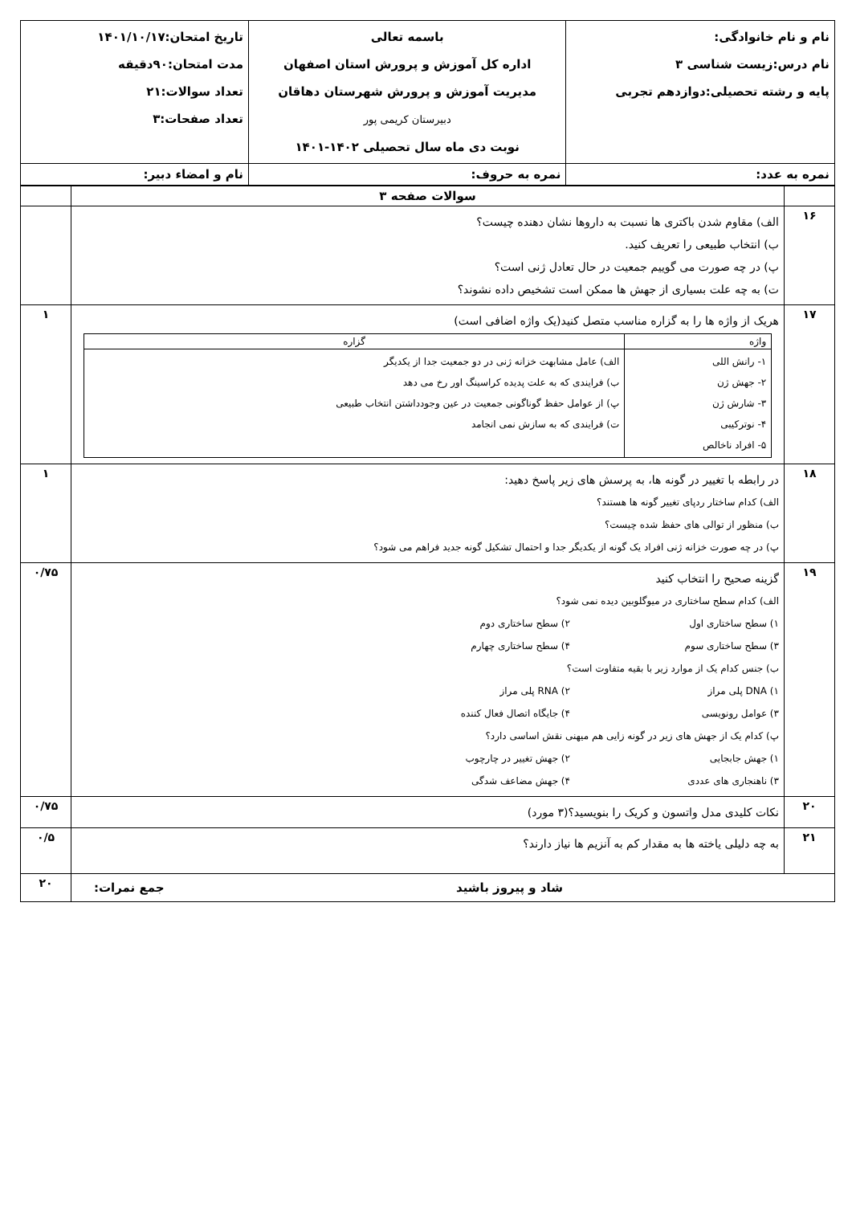| نام و نام خانوادگی: نام درس:زیست شناسی ۳ پایه و رشته تحصیلی:دوازدهم تجربی | باسمه تعالی اداره کل آموزش و پرورش استان اصفهان مدیریت آموزش و پرورش شهرستان دهاقان دبیرستان کریمی پور نوبت دی ماه سال تحصیلی ۱۴۰۲-۱۴۰۱ | تاریخ امتحان:۱۴۰۱/۱۰/۱۷ مدت امتحان:۹۰دقیقه تعداد سوالات:۲۱ تعداد صفحات:۳ |
| نمره به عدد: | نمره به حروف: | نام و امضاء دبیر: |
| | سوالات صفحه ۳ | |
| ۱۶ | الف) مقاوم شدن باکتری ها نسبت به داروها نشان دهنده چیست؟ ب) انتخاب طبیعی را تعریف کنید. پ) در چه صورت می گوییم جمعیت در حال تعادل ژنی است؟ ت) به چه علت بسیاری از جهش ها ممکن است تشخیص داده نشوند؟ | |
| ۱۷ | هریک از واژه ها را به گزاره مناسب متصل کنید(یک واژه اضافی است) / واژه / گزاره / / --- / --- / / ۱- رانش اللی ۲- جهش ژن ۳- شارش ژن ۴- نوترکیبی ۵- افراد ناخالص / الف) عامل مشابهت خزانه ژنی در دو جمعیت جدا از یکدیگر ب) فرایندی که به علت پدیده کراسینگ اور رخ می دهد پ) از عوامل حفظ گوناگونی جمعیت در عین وجودداشتن انتخاب طبیعی ت) فرایندی که به سازش نمی انجامد / | ۱ |
| ۱۸ | در رابطه با تغییر در گونه ها، به پرسش های زیر پاسخ دهید: الف) کدام ساختار ردپای تغییر گونه ها هستند؟ ب) منظور از توالی های حفظ شده چیست؟ پ) در چه صورت خزانه ژنی افراد یک گونه از یکدیگر جدا و احتمال تشکیل گونه جدید فراهم می شود؟ | ۱ |
| ۱۹ | گزینه صحیح را انتخاب کنید الف) کدام سطح ساختاری در میوگلوبین دیده نمی شود؟ ۱) سطح ساختاری اول ۲) سطح ساختاری دوم ۳) سطح ساختاری سوم ۴) سطح ساختاری چهارم ب) جنس کدام یک از موارد زیر با بقیه متفاوت است؟ ۱) DNA پلی مراز ۲) RNA پلی مراز ۳) عوامل رونویسی ۴) جایگاه اتصال فعال کننده پ) کدام یک از جهش های زیر در گونه زایی هم میهنی نقش اساسی دارد؟ ۱) جهش جابجایی ۲) جهش تغییر در چارچوب ۳) ناهنجاری های عددی ۴) جهش مضاعف شدگی | ۰/۷۵ |
| ۲۰ | نکات کلیدی مدل واتسون و کریک را بنویسید؟(۳ مورد) | ۰/۷۵ |
| ۲۱ | به چه دلیلی یاخته ها به مقدار کم به آنزیم ها نیاز دارند؟ | ۰/۵ |
| شاد و پیروز باشید جمع نمرات: | | ۲۰ |